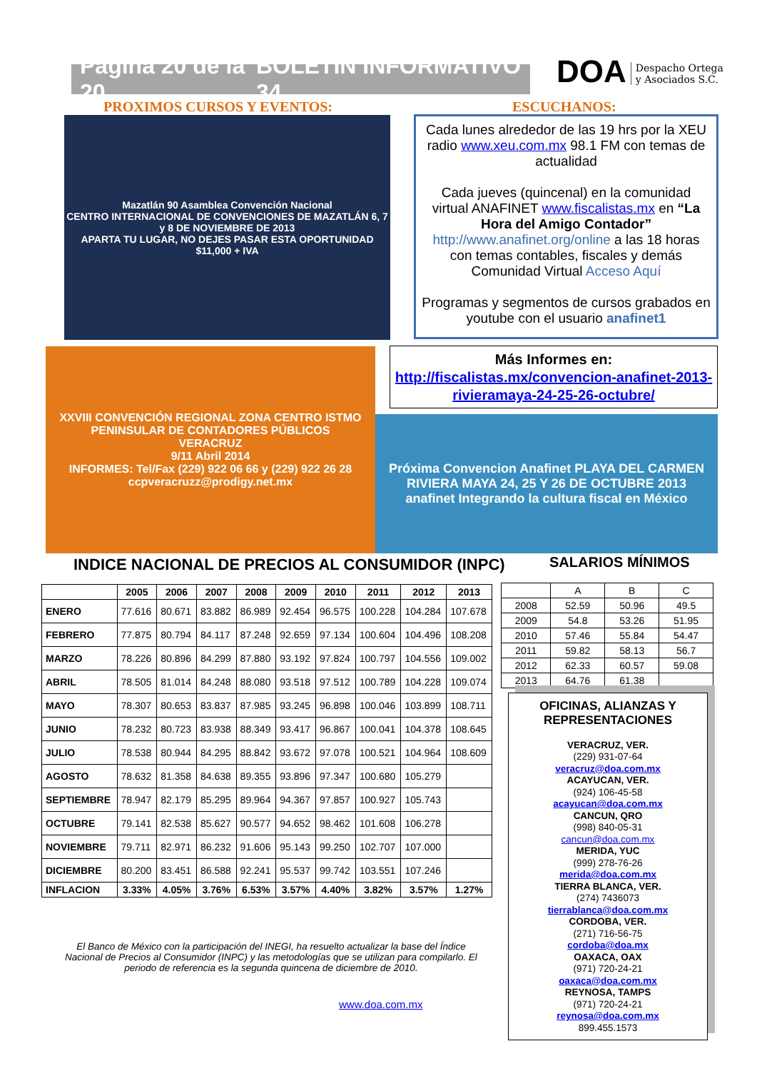Página 20 de la 20 BOLETÍN INFORMATIVO 34
DOA Despacho Ortega
y Asociados S.C.
PROXIMOS CURSOS Y EVENTOS: ESCUCHANOS:
Mazatlán 90 Asamblea Convención Nacional
CENTRO INTERNACIONAL DE CONVENCIONES DE MAZATLÁN 6, 7 y 8 DE NOVIEMBRE DE 2013
APARTA TU LUGAR, NO DEJES PASAR ESTA OPORTUNIDAD
$11,000 + IVA
Cada lunes alrededor de las 19 hrs por la XEU radio www.xeu.com.mx 98.1 FM con temas de actualidad
Cada jueves (quincenal) en la comunidad virtual ANAFINET www.fiscalistas.mx en “La Hora del Amigo Contador” http://www.anafinet.org/online a las 18 horas con temas contables, fiscales y demás Comunidad Virtual Acceso Aquí
Programas y segmentos de cursos grabados en youtube con el usuario anafinet1
XXVIII CONVENCIÓN REGIONAL ZONA CENTRO ISTMO PENINSULAR DE CONTADORES PÚBLICOS
VERACRUZ
9/11 Abril 2014
INFORMES: Tel/Fax (229) 922 06 66 y (229) 922 26 28 ccpveracruzz@prodigy.net.mx
Más Informes en:
http://fiscalistas.mx/convencion-anafinet-2013-rivieramaya-24-25-26-octubre/
Próxima Convencion Anafinet PLAYA DEL CARMEN RIVIERA MAYA 24, 25 Y 26 DE OCTUBRE 2013
anafinet Integrando la cultura fiscal en México
INDICE NACIONAL DE PRECIOS AL CONSUMIDOR (INPC)
SALARIOS MÍNIMOS
| | 2005 | 2006 | 2007 | 2008 | 2009 | 2010 | 2011 | 2012 | 2013 |
| --- | --- | --- | --- | --- | --- | --- | --- | --- | --- |
| ENERO | 77.616 | 80.671 | 83.882 | 86.989 | 92.454 | 96.575 | 100.228 | 104.284 | 107.678 |
| FEBRERO | 77.875 | 80.794 | 84.117 | 87.248 | 92.659 | 97.134 | 100.604 | 104.496 | 108.208 |
| MARZO | 78.226 | 80.896 | 84.299 | 87.880 | 93.192 | 97.824 | 100.797 | 104.556 | 109.002 |
| ABRIL | 78.505 | 81.014 | 84.248 | 88.080 | 93.518 | 97.512 | 100.789 | 104.228 | 109.074 |
| MAYO | 78.307 | 80.653 | 83.837 | 87.985 | 93.245 | 96.898 | 100.046 | 103.899 | 108.711 |
| JUNIO | 78.232 | 80.723 | 83.938 | 88.349 | 93.417 | 96.867 | 100.041 | 104.378 | 108.645 |
| JULIO | 78.538 | 80.944 | 84.295 | 88.842 | 93.672 | 97.078 | 100.521 | 104.964 | 108.609 |
| AGOSTO | 78.632 | 81.358 | 84.638 | 89.355 | 93.896 | 97.347 | 100.680 | 105.279 | |
| SEPTIEMBRE | 78.947 | 82.179 | 85.295 | 89.964 | 94.367 | 97.857 | 100.927 | 105.743 | |
| OCTUBRE | 79.141 | 82.538 | 85.627 | 90.577 | 94.652 | 98.462 | 101.608 | 106.278 | |
| NOVIEMBRE | 79.711 | 82.971 | 86.232 | 91.606 | 95.143 | 99.250 | 102.707 | 107.000 | |
| DICIEMBRE | 80.200 | 83.451 | 86.588 | 92.241 | 95.537 | 99.742 | 103.551 | 107.246 | |
| INFLACION | 3.33% | 4.05% | 3.76% | 6.53% | 3.57% | 4.40% | 3.82% | 3.57% | 1.27% |
| | A | B | C |
| 2008 | 52.59 | 50.96 | 49.5 |
| 2009 | 54.8 | 53.26 | 51.95 |
| 2010 | 57.46 | 55.84 | 54.47 |
| 2011 | 59.82 | 58.13 | 56.7 |
| 2012 | 62.33 | 60.57 | 59.08 |
| 2013 | 64.76 | 61.38 | |
El Banco de México con la participación del INEGI, ha resuelto actualizar la base del Índice Nacional de Precios al Consumidor (INPC) y las metodologías que se utilizan para compilarlo. El periodo de referencia es la segunda quincena de diciembre de 2010.
www.doa.com.mx
OFICINAS, ALIANZAS Y REPRESENTACIONES
VERACRUZ, VER.
(229) 931-07-64
veracruz@doa.com.mx
ACAYUCAN, VER.
(924) 106-45-58
acayucan@doa.com.mx
CANCUN, QRO
(998) 840-05-31
cancun@doa.com.mx
MERIDA, YUC
(999) 278-76-26
merida@doa.com.mx
TIERRA BLANCA, VER.
(274) 7436073
tierrablanca@doa.com.mx
CORDOBA, VER.
(271) 716-56-75
cordoba@doa.mx
OAXACA, OAX
(971) 720-24-21
oaxaca@doa.com.mx
REYNOSA, TAMPS
(971) 720-24-21
reynosa@doa.com.mx
899.455.1573